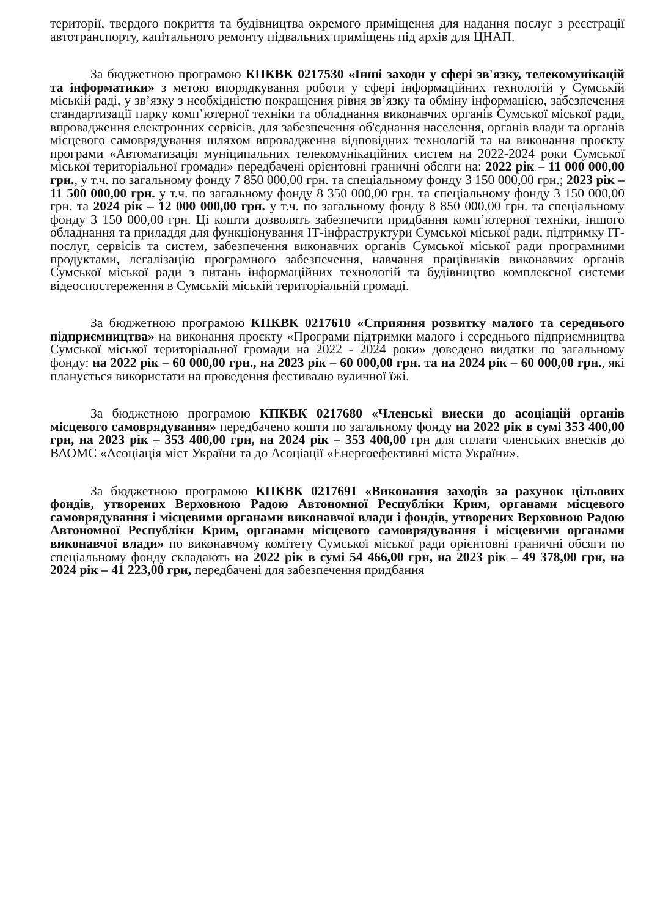території, твердого покриття та будівництва окремого приміщення для надання послуг з реєстрації автотранспорту, капітального ремонту підвальних приміщень під архів для ЦНАП.
За бюджетною програмою КПКВК 0217530 «Інші заходи у сфері зв'язку, телекомунікацій та інформатики» з метою впорядкування роботи у сфері інформаційних технологій у Сумській міській раді, у зв’язку з необхідністю покращення рівня зв’язку та обміну інформацією, забезпечення стандартизації парку комп’ютерної техніки та обладнання виконавчих органів Сумської міської ради, впровадження електронних сервісів, для забезпечення об'єднання населення, органів влади та органів місцевого самоврядування шляхом впровадження відповідних технологій та на виконання проєкту програми «Автоматизація муніципальних телекомунікаційних систем на 2022-2024 роки Сумської міської територіальної громади» передбачені орієнтовні граничні обсяги на: 2022 рік – 11 000 000,00 грн., у т.ч. по загальному фонду 7 850 000,00 грн. та спеціальному фонду 3 150 000,00 грн.; 2023 рік – 11 500 000,00 грн. у т.ч. по загальному фонду 8 350 000,00 грн. та спеціальному фонду 3 150 000,00 грн. та 2024 рік – 12 000 000,00 грн. у т.ч. по загальному фонду 8 850 000,00 грн. та спеціальному фонду 3 150 000,00 грн. Ці кошти дозволять забезпечити придбання комп’ютерної техніки, іншого обладнання та приладдя для функціонування ІТ-інфраструктури Сумської міської ради, підтримку ІТ-послуг, сервісів та систем, забезпечення виконавчих органів Сумської міської ради програмними продуктами, легалізацію програмного забезпечення, навчання працівників виконавчих органів Сумської міської ради з питань інформаційних технологій та будівництво комплексної системи відеоспостереження в Сумській міській територіальній громаді.
За бюджетною програмою КПКВК 0217610 «Сприяння розвитку малого та середнього підприємництва» на виконання проєкту «Програми підтримки малого і середнього підприємництва Сумської міської територіальної громади на 2022 - 2024 роки» доведено видатки по загальному фонду: на 2022 рік – 60 000,00 грн., на 2023 рік – 60 000,00 грн. та на 2024 рік – 60 000,00 грн., які планується використати на проведення фестивалю вуличної їжі.
За бюджетною програмою КПКВК 0217680 «Членські внески до асоціацій органів місцевого самоврядування» передбачено кошти по загальному фонду на 2022 рік в сумі 353 400,00 грн, на 2023 рік – 353 400,00 грн, на 2024 рік – 353 400,00 грн для сплати членських внесків до ВАОМС «Асоціація міст України та до Асоціації «Енергоефективні міста України».
За бюджетною програмою КПКВК 0217691 «Виконання заходів за рахунок цільових фондів, утворених Верховною Радою Автономної Республіки Крим, органами місцевого самоврядування і місцевими органами виконавчої влади і фондів, утворених Верховною Радою Автономної Республіки Крим, органами місцевого самоврядування і місцевими органами виконавчої влади» по виконавчому комітету Сумської міської ради орієнтовні граничні обсяги по спеціальному фонду складають на 2022 рік в сумі 54 466,00 грн, на 2023 рік – 49 378,00 грн, на 2024 рік – 41 223,00 грн, передбачені для забезпечення придбання